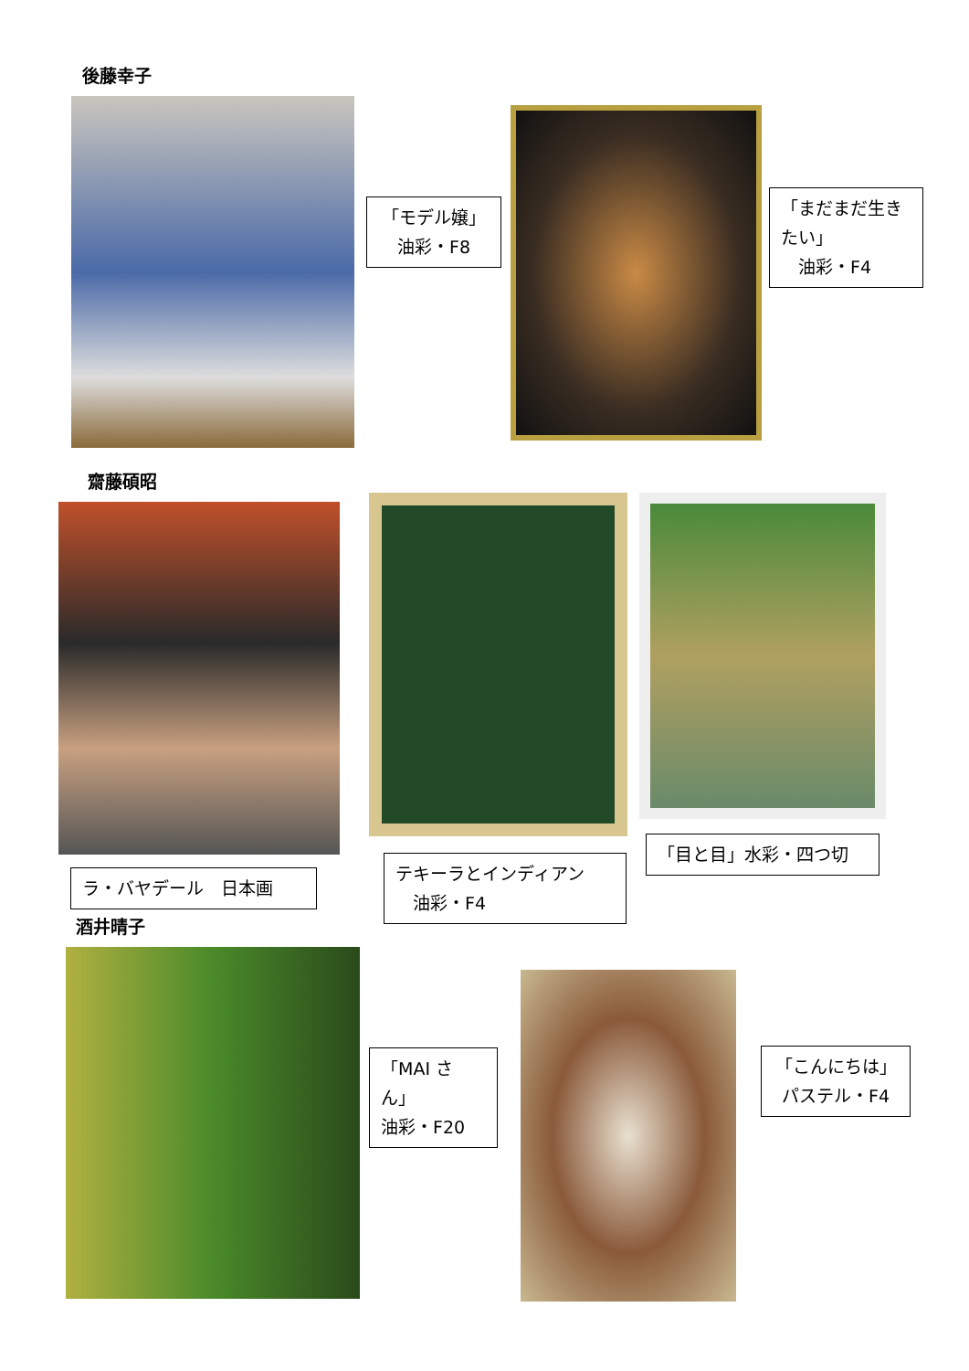後藤幸子
「モデル嬢」
油彩・F8
「まだまだ生きたい」
　油彩・F4
齋藤碩昭
ラ・バヤデール　日本画
テキーラとインディアン
　油彩・F4
「目と目」水彩・四つ切
酒井晴子
「MAI さん」
油彩・F20
「こんにちは」
パステル・F4